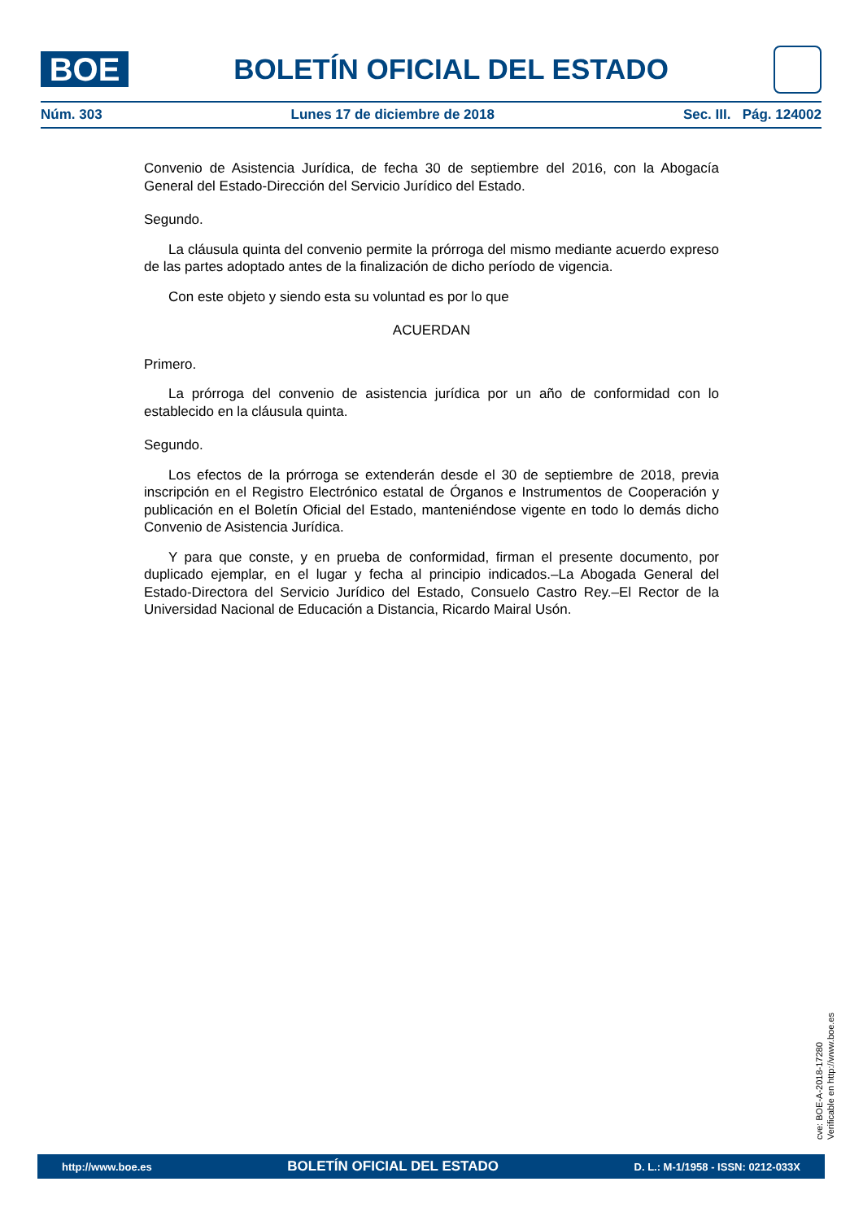BOE
BOLETÍN OFICIAL DEL ESTADO
Núm. 303 Lunes 17 de diciembre de 2018 Sec. III. Pág. 124002
Convenio de Asistencia Jurídica, de fecha 30 de septiembre del 2016, con la Abogacía General del Estado-Dirección del Servicio Jurídico del Estado.
Segundo.
La cláusula quinta del convenio permite la prórroga del mismo mediante acuerdo expreso de las partes adoptado antes de la finalización de dicho período de vigencia.
Con este objeto y siendo esta su voluntad es por lo que
ACUERDAN
Primero.
La prórroga del convenio de asistencia jurídica por un año de conformidad con lo establecido en la cláusula quinta.
Segundo.
Los efectos de la prórroga se extenderán desde el 30 de septiembre de 2018, previa inscripción en el Registro Electrónico estatal de Órganos e Instrumentos de Cooperación y publicación en el Boletín Oficial del Estado, manteniéndose vigente en todo lo demás dicho Convenio de Asistencia Jurídica.
Y para que conste, y en prueba de conformidad, firman el presente documento, por duplicado ejemplar, en el lugar y fecha al principio indicados.–La Abogada General del Estado-Directora del Servicio Jurídico del Estado, Consuelo Castro Rey.–El Rector de la Universidad Nacional de Educación a Distancia, Ricardo Mairal Usón.
cve: BOE-A-2018-17280
Verificable en http://www.boe.es
http://www.boe.es BOLETÍN OFICIAL DEL ESTADO D. L.: M-1/1958 - ISSN: 0212-033X